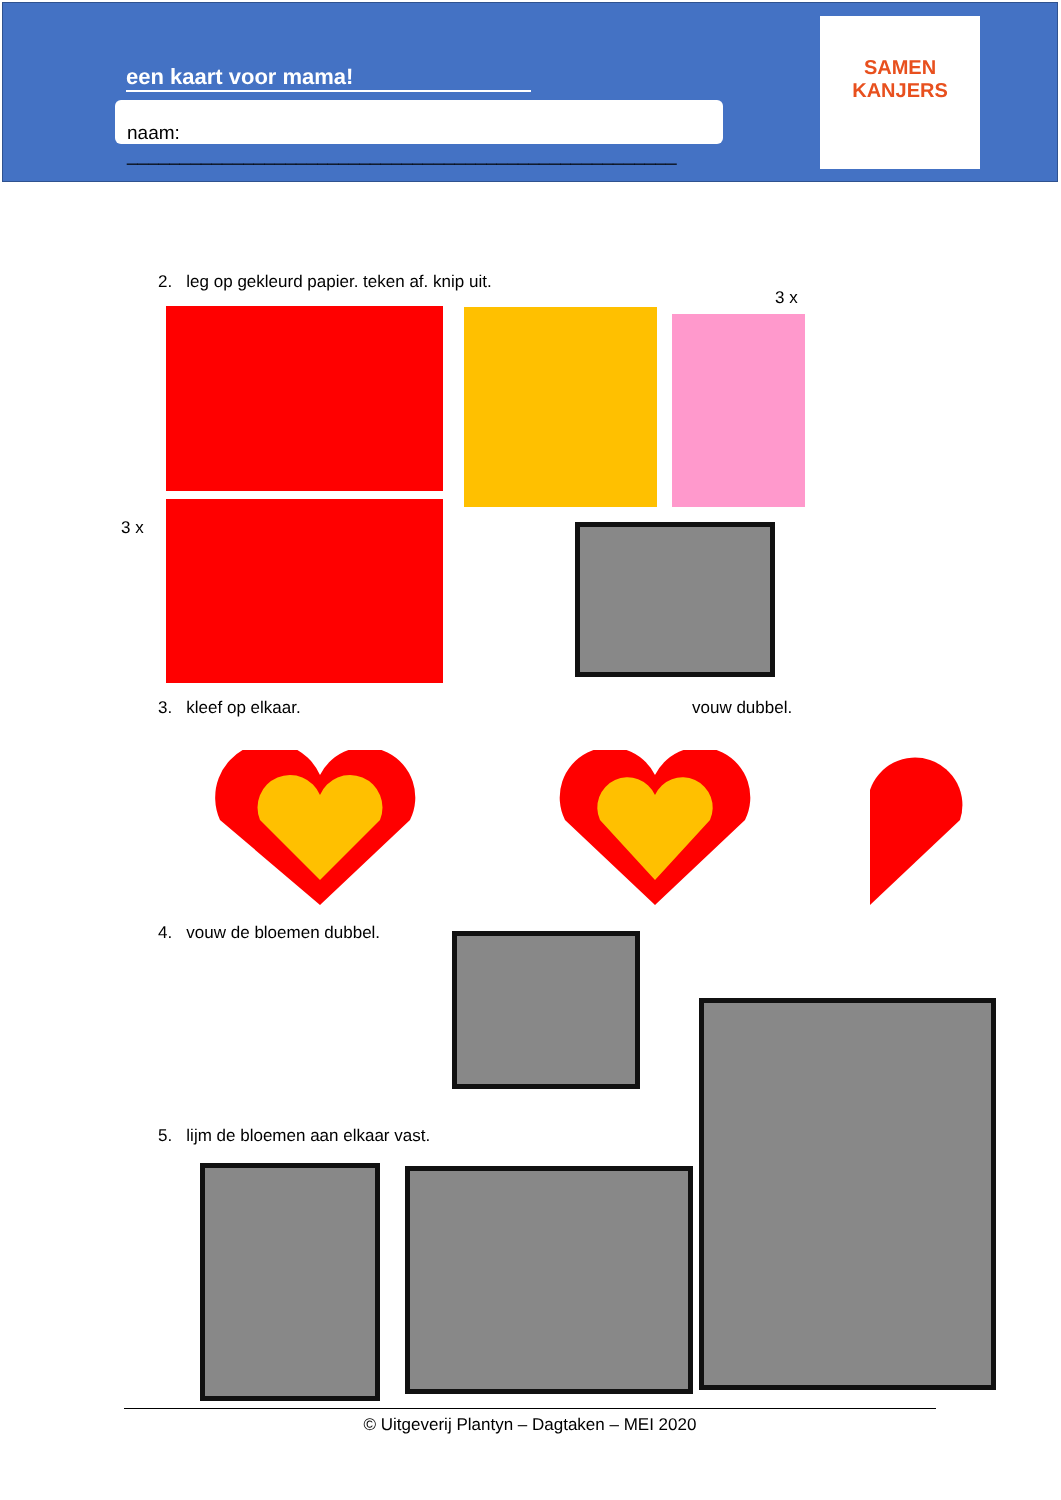een kaart voor mama!
naam: ____________________________________________________
SAMEN
KANJERS
2. leg op gekleurd papier. teken af. knip uit.
3 x
3 x
3. kleef op elkaar. vouw dubbel.
4. vouw de bloemen dubbel.
5. lijm de bloemen aan elkaar vast.
© Uitgeverij Plantyn – Dagtaken – MEI 2020